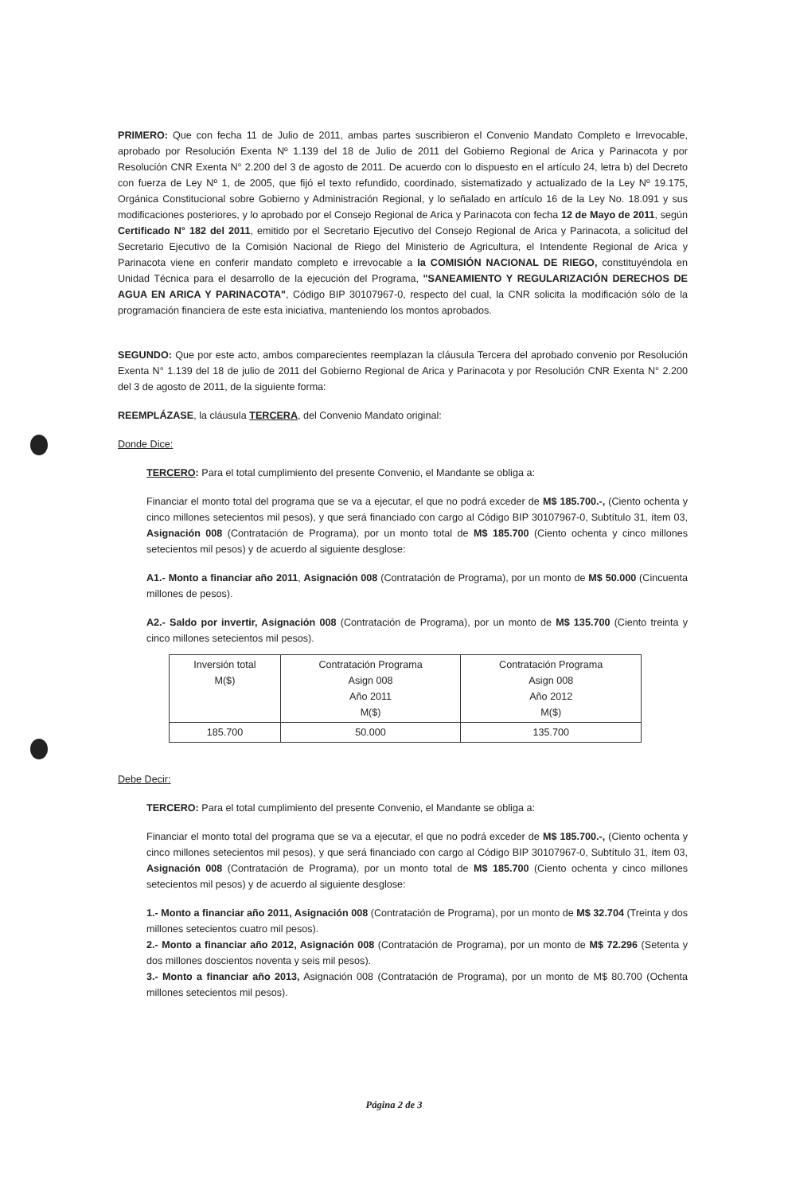PRIMERO: Que con fecha 11 de Julio de 2011, ambas partes suscribieron el Convenio Mandato Completo e Irrevocable, aprobado por Resolución Exenta Nº 1.139 del 18 de Julio de 2011 del Gobierno Regional de Arica y Parinacota y por Resolución CNR Exenta N° 2.200 del 3 de agosto de 2011. De acuerdo con lo dispuesto en el artículo 24, letra b) del Decreto con fuerza de Ley Nº 1, de 2005, que fijó el texto refundido, coordinado, sistematizado y actualizado de la Ley Nº 19.175, Orgánica Constitucional sobre Gobierno y Administración Regional, y lo señalado en artículo 16 de la Ley No. 18.091 y sus modificaciones posteriores, y lo aprobado por el Consejo Regional de Arica y Parinacota con fecha 12 de Mayo de 2011, según Certificado N° 182 del 2011, emitido por el Secretario Ejecutivo del Consejo Regional de Arica y Parinacota, a solicitud del Secretario Ejecutivo de la Comisión Nacional de Riego del Ministerio de Agricultura, el Intendente Regional de Arica y Parinacota viene en conferir mandato completo e irrevocable a la COMISIÓN NACIONAL DE RIEGO, constituyéndola en Unidad Técnica para el desarrollo de la ejecución del Programa, "SANEAMIENTO Y REGULARIZACIÓN DERECHOS DE AGUA EN ARICA Y PARINACOTA", Código BIP 30107967-0, respecto del cual, la CNR solicita la modificación sólo de la programación financiera de este esta iniciativa, manteniendo los montos aprobados.
SEGUNDO: Que por este acto, ambos comparecientes reemplazan la cláusula Tercera del aprobado convenio por Resolución Exenta N° 1.139 del 18 de julio de 2011 del Gobierno Regional de Arica y Parinacota y por Resolución CNR Exenta N° 2.200 del 3 de agosto de 2011, de la siguiente forma:
REEMPLÁZASE, la cláusula TERCERA, del Convenio Mandato original:
Donde Dice:
TERCERO: Para el total cumplimiento del presente Convenio, el Mandante se obliga a:
Financiar el monto total del programa que se va a ejecutar, el que no podrá exceder de M$ 185.700.-, (Ciento ochenta y cinco millones setecientos mil pesos), y que será financiado con cargo al Código BIP 30107967-0, Subtítulo 31, ítem 03, Asignación 008 (Contratación de Programa), por un monto total de M$ 185.700 (Ciento ochenta y cinco millones setecientos mil pesos) y de acuerdo al siguiente desglose:
A1.- Monto a financiar año 2011, Asignación 008 (Contratación de Programa), por un monto de M$ 50.000 (Cincuenta millones de pesos).
A2.- Saldo por invertir, Asignación 008 (Contratación de Programa), por un monto de M$ 135.700 (Ciento treinta y cinco millones setecientos mil pesos).
| Inversión total M($) | Contratación Programa Asign 008 Año 2011 M($) | Contratación Programa Asign 008 Año 2012 M($) |
| 185.700 | 50.000 | 135.700 |
Debe Decir:
TERCERO: Para el total cumplimiento del presente Convenio, el Mandante se obliga a:
Financiar el monto total del programa que se va a ejecutar, el que no podrá exceder de M$ 185.700.-, (Ciento ochenta y cinco millones setecientos mil pesos), y que será financiado con cargo al Código BIP 30107967-0, Subtítulo 31, ítem 03, Asignación 008 (Contratación de Programa), por un monto total de M$ 185.700 (Ciento ochenta y cinco millones setecientos mil pesos) y de acuerdo al siguiente desglose:
1.- Monto a financiar año 2011, Asignación 008 (Contratación de Programa), por un monto de M$ 32.704 (Treinta y dos millones setecientos cuatro mil pesos).
2.- Monto a financiar año 2012, Asignación 008 (Contratación de Programa), por un monto de M$ 72.296 (Setenta y dos millones doscientos noventa y seis mil pesos).
3.- Monto a financiar año 2013, Asignación 008 (Contratación de Programa), por un monto de M$ 80.700 (Ochenta millones setecientos mil pesos).
Página 2 de 3